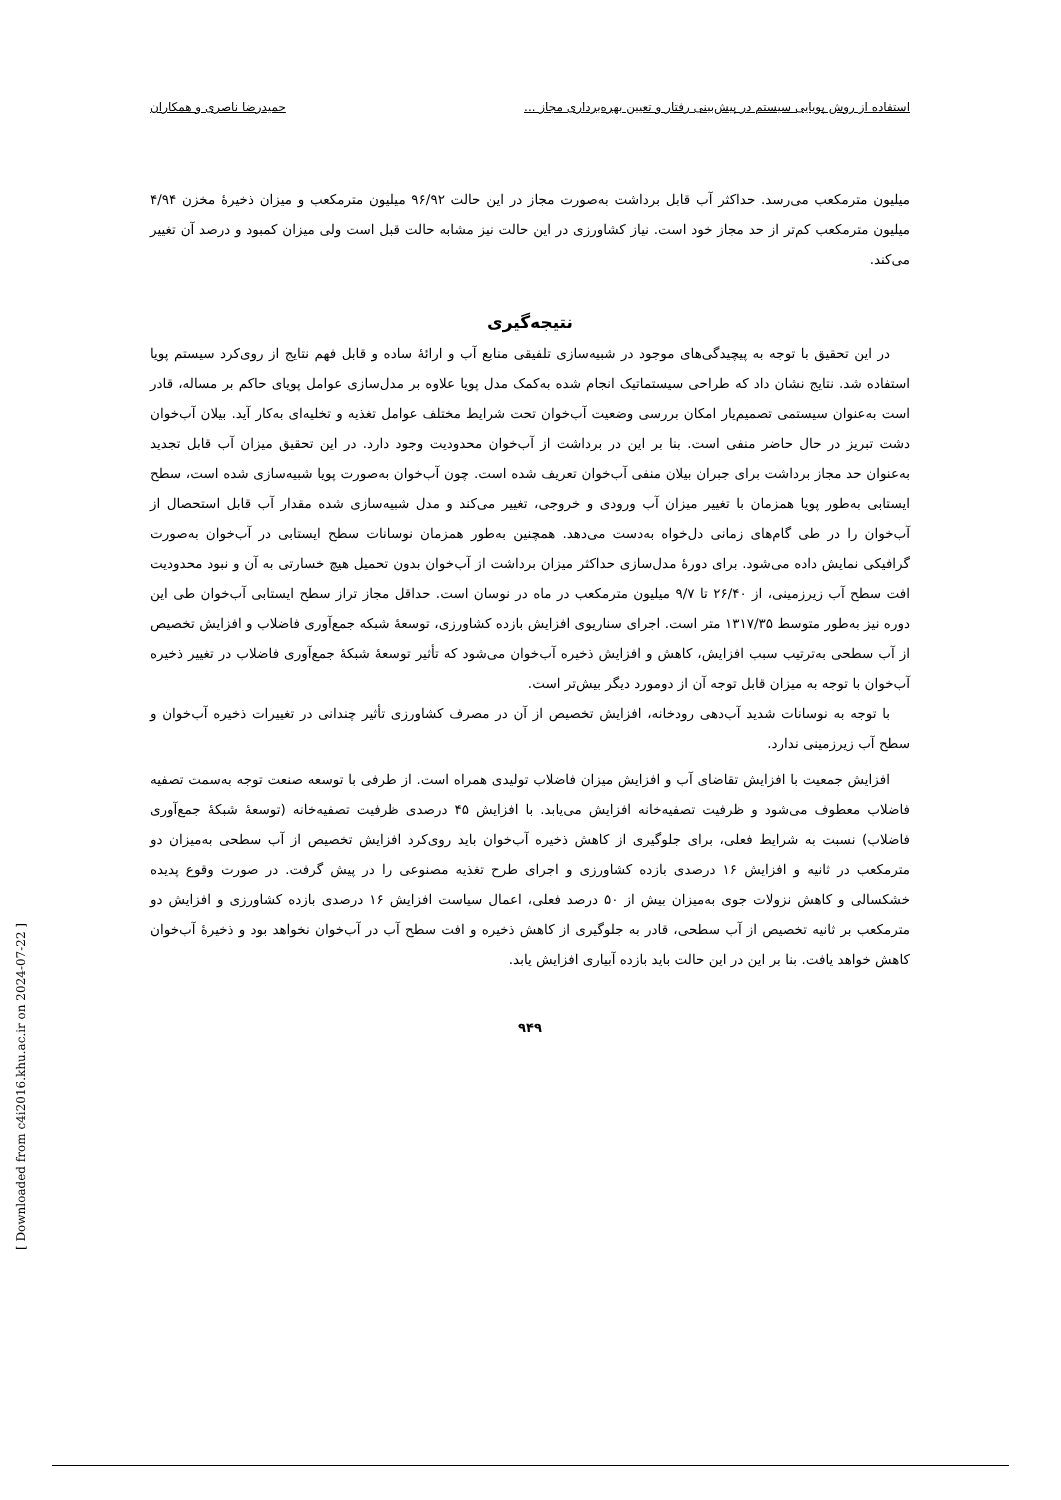استفاده از روش پویایی سیستم در پیش‌بینی رفتار و تعیین بهره‌برداری مجاز ... حمیدرضا ناصری و همکاران
میلیون مترمکعب می‌رسد. حداکثر آب قابل برداشت به‌صورت مجاز در این حالت ۹۶/۹۲ میلیون مترمکعب و میزان ذخیرهٔ مخزن ۴/۹۴ میلیون مترمکعب کم‌تر از حد مجاز خود است. نیاز کشاورزی در این حالت نیز مشابه حالت قبل است ولی میزان کمبود و درصد آن تغییر می‌کند.
نتیجه‌گیری
در این تحقیق با توجه به پیچیدگی‌های موجود در شبیه‌سازی تلفیقی منابع آب و ارائهٔ ساده و قابل فهم نتایج از روی‌کرد سیستم پویا استفاده شد. نتایج نشان داد که طراحی سیستماتیک انجام شده به‌کمک مدل پویا علاوه بر مدل‌سازی عوامل پویای حاکم بر مساله، قادر است به‌عنوان سیستمی تصمیم‌یار امکان بررسی وضعیت آب‌خوان تحت شرایط مختلف عوامل تغذیه و تخلیه‌ای به‌کار آید. بیلان آب‌خوان دشت تبریز در حال حاضر منفی است. بنا بر این در برداشت از آب‌خوان محدودیت وجود دارد. در این تحقیق میزان آب قابل تجدید به‌عنوان حد مجاز برداشت برای جبران بیلان منفی آب‌خوان تعریف شده است. چون آب‌خوان به‌صورت پویا شبیه‌سازی شده است، سطح ایستابی به‌طور پویا همزمان با تغییر میزان آب ورودی و خروجی، تغییر می‌کند و مدل شبیه‌سازی شده مقدار آب قابل استحصال از آب‌خوان را در طی گام‌های زمانی دل‌خواه به‌دست می‌دهد. همچنین به‌طور همزمان نوسانات سطح ایستابی در آب‌خوان به‌صورت گرافیکی نمایش داده می‌شود. برای دورهٔ مدل‌سازی حداکثر میزان برداشت از آب‌خوان بدون تحمیل هیچ خسارتی به آن و نبود محدودیت افت سطح آب زیرزمینی، از ۲۶/۴۰ تا ۹/۷ میلیون مترمکعب در ماه در نوسان است. حداقل مجاز تراز سطح ایستابی آب‌خوان طی این دوره نیز به‌طور متوسط ۱۳۱۷/۳۵ متر است. اجرای سناریوی افزایش بازده کشاورزی، توسعهٔ شبکه جمع‌آوری فاضلاب و افزایش تخصیص از آب سطحی به‌ترتیب سبب افزایش، کاهش و افزایش ذخیره آب‌خوان می‌شود که تأثیر توسعهٔ شبکهٔ جمع‌آوری فاضلاب در تغییر ذخیره آب‌خوان با توجه به میزان قابل توجه آن از دومورد دیگر بیش‌تر است.
با توجه به نوسانات شدید آب‌دهی رودخانه، افزایش تخصیص از آن در مصرف کشاورزی تأثیر چندانی در تغییرات ذخیره آب‌خوان و سطح آب زیرزمینی ندارد.
افزایش جمعیت با افزایش تقاضای آب و افزایش میزان فاضلاب تولیدی همراه است. از طرفی با توسعه صنعت توجه به‌سمت تصفیه فاضلاب معطوف می‌شود و ظرفیت تصفیه‌خانه افزایش می‌یابد. با افزایش ۴۵ درصدی ظرفیت تصفیه‌خانه (توسعهٔ شبکهٔ جمع‌آوری فاضلاب) نسبت به شرایط فعلی، برای جلوگیری از کاهش ذخیره آب‌خوان باید روی‌کرد افزایش تخصیص از آب سطحی به‌میزان دو مترمکعب در ثانیه و افزایش ۱۶ درصدی بازده کشاورزی و اجرای طرح تغذیه مصنوعی را در پیش گرفت. در صورت وقوع پدیده خشکسالی و کاهش نزولات جوی به‌میزان بیش از ۵۰ درصد فعلی، اعمال سیاست افزایش ۱۶ درصدی بازده کشاورزی و افزایش دو مترمکعب بر ثانیه تخصیص از آب سطحی، قادر به جلوگیری از کاهش ذخیره و افت سطح آب در آب‌خوان نخواهد بود و ذخیرهٔ آب‌خوان کاهش خواهد یافت. بنا بر این در این حالت باید بازده آبیاری افزایش یابد.
۹۴۹
[ Downloaded from c4i2016.khu.ac.ir on 2024-07-22 ]